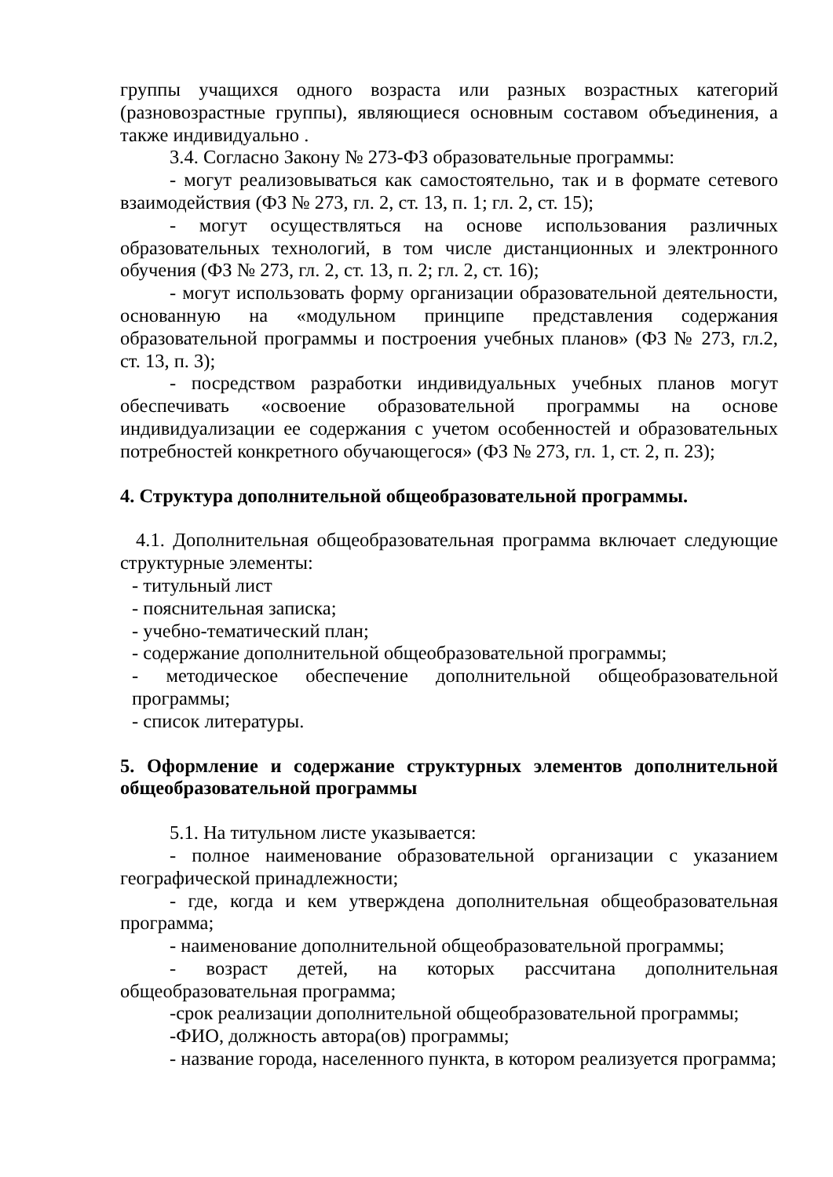группы учащихся одного возраста или разных возрастных категорий (разновозрастные группы), являющиеся основным составом объединения, а также индивидуально .
3.4. Согласно Закону № 273-ФЗ образовательные программы:
- могут реализовываться как самостоятельно, так и в формате сетевого взаимодействия (ФЗ № 273, гл. 2, ст. 13, п. 1; гл. 2, ст. 15);
- могут осуществляться на основе использования различных образовательных технологий, в том числе дистанционных и электронного обучения (ФЗ № 273, гл. 2, ст. 13, п. 2; гл. 2, ст. 16);
- могут использовать форму организации образовательной деятельности, основанную на «модульном принципе представления содержания образовательной программы и построения учебных планов» (ФЗ № 273, гл.2, ст. 13, п. 3);
- посредством разработки индивидуальных учебных планов могут обеспечивать «освоение образовательной программы на основе индивидуализации ее содержания с учетом особенностей и образовательных потребностей конкретного обучающегося» (ФЗ № 273, гл. 1, ст. 2, п. 23);
4. Структура дополнительной общеобразовательной программы.
4.1. Дополнительная общеобразовательная программа включает следующие структурные элементы:
- титульный лист
- пояснительная записка;
- учебно-тематический план;
- содержание дополнительной общеобразовательной программы;
- методическое обеспечение дополнительной общеобразовательной программы;
- список литературы.
5. Оформление и содержание структурных элементов дополнительной общеобразовательной программы
5.1. На титульном листе указывается:
- полное наименование образовательной организации с указанием географической принадлежности;
- где, когда и кем утверждена дополнительная общеобразовательная программа;
- наименование дополнительной общеобразовательной программы;
- возраст детей, на которых рассчитана дополнительная общеобразовательная программа;
-срок реализации дополнительной общеобразовательной программы;
-ФИО, должность автора(ов) программы;
- название города, населенного пункта, в котором реализуется программа;